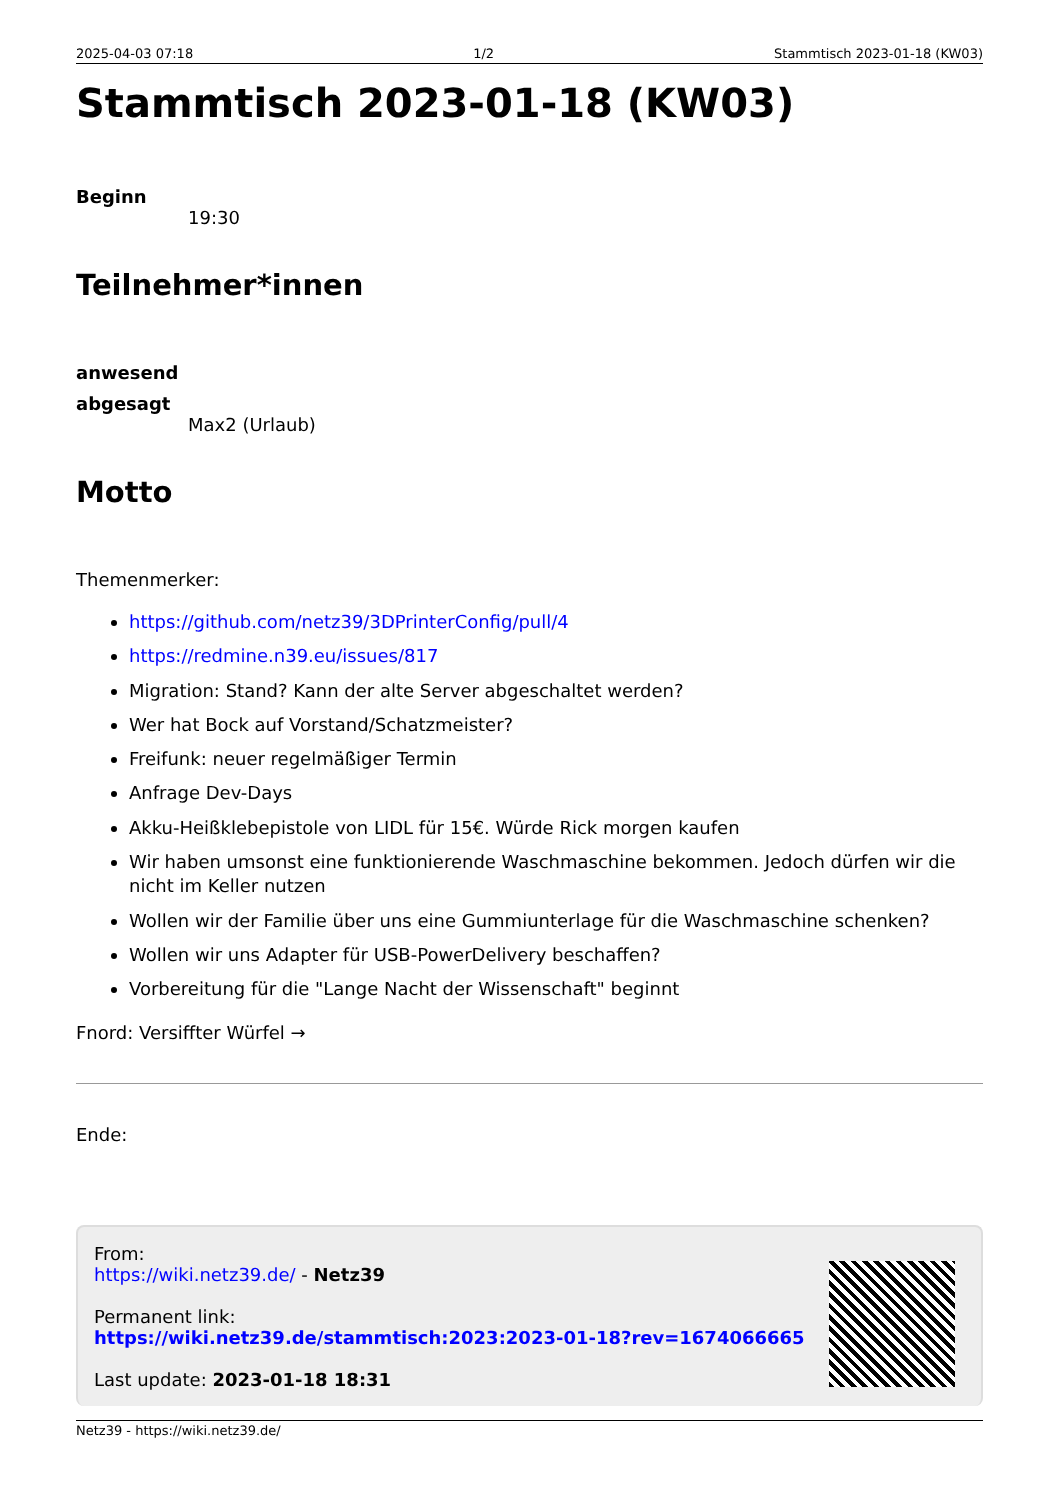2025-04-03 07:18 1/2 Stammtisch 2023-01-18 (KW03)
Stammtisch 2023-01-18 (KW03)
Beginn
19:30
Teilnehmer*innen
anwesend
abgesagt
Max2 (Urlaub)
Motto
Themenmerker:
https://github.com/netz39/3DPrinterConfig/pull/4
https://redmine.n39.eu/issues/817
Migration: Stand? Kann der alte Server abgeschaltet werden?
Wer hat Bock auf Vorstand/Schatzmeister?
Freifunk: neuer regelmäßiger Termin
Anfrage Dev-Days
Akku-Heißklebepistole von LIDL für 15€. Würde Rick morgen kaufen
Wir haben umsonst eine funktionierende Waschmaschine bekommen. Jedoch dürfen wir die nicht im Keller nutzen
Wollen wir der Familie über uns eine Gummiunterlage für die Waschmaschine schenken?
Wollen wir uns Adapter für USB-PowerDelivery beschaffen?
Vorbereitung für die "Lange Nacht der Wissenschaft" beginnt
Fnord: Versiffter Würfel →
Ende:
From:
https://wiki.netz39.de/ - Netz39
Permanent link:
https://wiki.netz39.de/stammtisch:2023:2023-01-18?rev=1674066665
Last update: 2023-01-18 18:31
Netz39 - https://wiki.netz39.de/